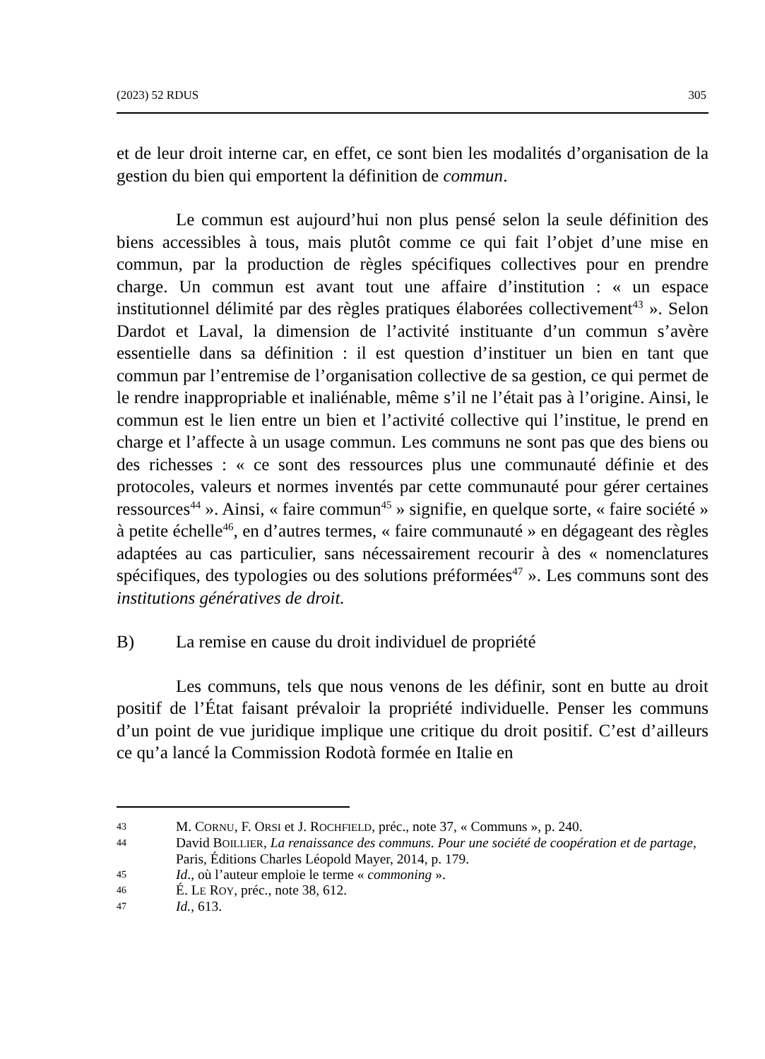(2023) 52 RDUS 305
et de leur droit interne car, en effet, ce sont bien les modalités d’organisation de la gestion du bien qui emportent la définition de commun.
Le commun est aujourd’hui non plus pensé selon la seule définition des biens accessibles à tous, mais plutôt comme ce qui fait l’objet d’une mise en commun, par la production de règles spécifiques collectives pour en prendre charge. Un commun est avant tout une affaire d’institution : « un espace institutionnel délimité par des règles pratiques élaborées collectivement<sup>43</sup> ». Selon Dardot et Laval, la dimension de l’activité instituante d’un commun s’avère essentielle dans sa définition : il est question d’instituer un bien en tant que commun par l’entremise de l’organisation collective de sa gestion, ce qui permet de le rendre inappropriable et inaliénable, même s’il ne l’était pas à l’origine. Ainsi, le commun est le lien entre un bien et l’activité collective qui l’institue, le prend en charge et l’affecte à un usage commun. Les communs ne sont pas que des biens ou des richesses : « ce sont des ressources plus une communauté définie et des protocoles, valeurs et normes inventés par cette communauté pour gérer certaines ressources<sup>44</sup> ». Ainsi, « faire commun<sup>45</sup> » signifie, en quelque sorte, « faire société » à petite échelle<sup>46</sup>, en d’autres termes, « faire communauté » en dégageant des règles adaptées au cas particulier, sans nécessairement recourir à des « nomenclatures spécifiques, des typologies ou des solutions préformées<sup>47</sup> ». Les communs sont des institutions génératives de droit.
B) La remise en cause du droit individuel de propriété
Les communs, tels que nous venons de les définir, sont en butte au droit positif de l’État faisant prévaloir la propriété individuelle. Penser les communs d’un point de vue juridique implique une critique du droit positif. C’est d’ailleurs ce qu’a lancé la Commission Rodotà formée en Italie en
43 M. CORNU, F. ORSI et J. ROCHFIELD, préc., note 37, « Communs », p. 240.
44 David BOILLIER, La renaissance des communs. Pour une société de coopération et de partage, Paris, Éditions Charles Léopold Mayer, 2014, p. 179.
45 Id., où l’auteur emploie le terme « commoning ».
46 É. LE ROY, préc., note 38, 612.
47 Id., 613.